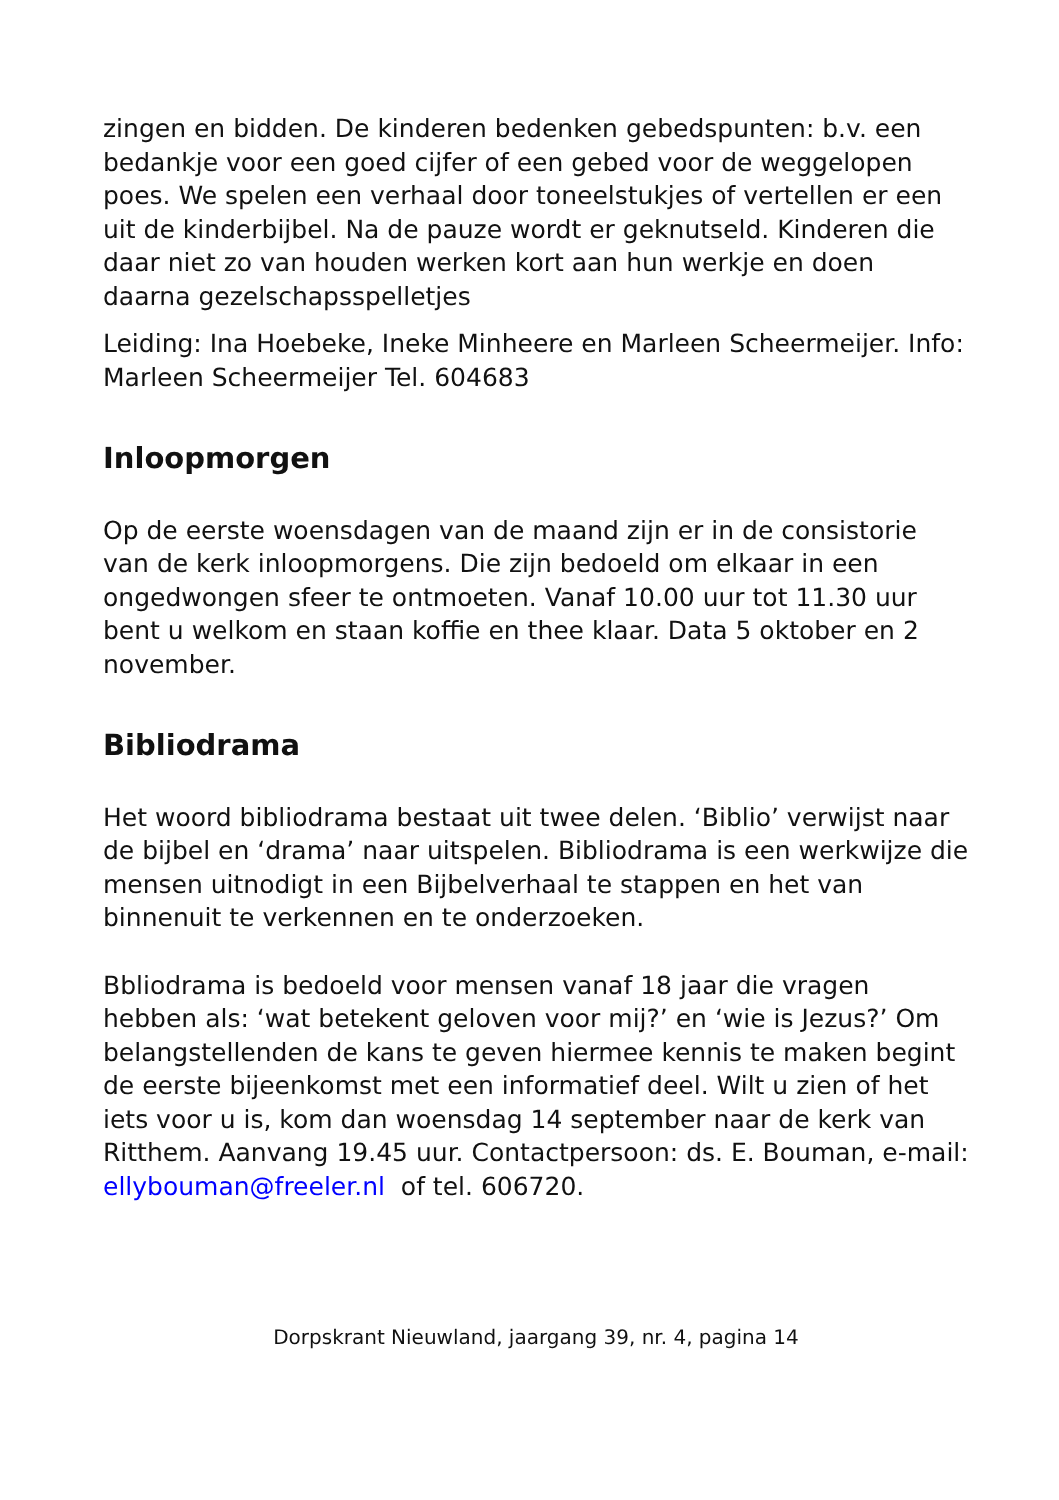zingen en bidden. De kinderen bedenken gebedspunten: b.v. een bedankje voor een goed cijfer of een gebed voor de weggelopen poes. We spelen een verhaal door toneelstukjes of vertellen er een uit de kinderbijbel. Na de pauze wordt er geknutseld. Kinderen die daar niet zo van houden werken kort aan hun werkje en doen daarna gezelschapsspelletjes
Leiding: Ina Hoebeke, Ineke Minheere en Marleen Scheermeijer. Info: Marleen Scheermeijer Tel. 604683
Inloopmorgen
Op de eerste woensdagen van de maand zijn er in de consistorie van de kerk inloopmorgens. Die zijn bedoeld om elkaar in een ongedwongen sfeer te ontmoeten. Vanaf 10.00 uur tot 11.30 uur bent u welkom en staan koffie en thee klaar. Data 5 oktober en 2 november.
Bibliodrama
Het woord bibliodrama bestaat uit twee delen. ‘Biblio’ verwijst naar de bijbel en ‘drama’ naar uitspelen. Bibliodrama is een werkwijze die mensen uitnodigt in een Bijbelverhaal te stappen en het van binnenuit te verkennen en te onderzoeken.
Bbliodrama is bedoeld voor mensen vanaf 18 jaar die vragen hebben als: ‘wat betekent geloven voor mij?’ en ‘wie is Jezus?’ Om belangstellenden de kans te geven hiermee kennis te maken begint de eerste bijeenkomst met een informatief deel. Wilt u zien of het iets voor u is, kom dan woensdag 14 september naar de kerk van Ritthem. Aanvang 19.45 uur. Contactpersoon: ds. E. Bouman, e-mail: ellybouman@freeler.nl of tel. 606720.
Dorpskrant Nieuwland, jaargang 39, nr. 4, pagina 14